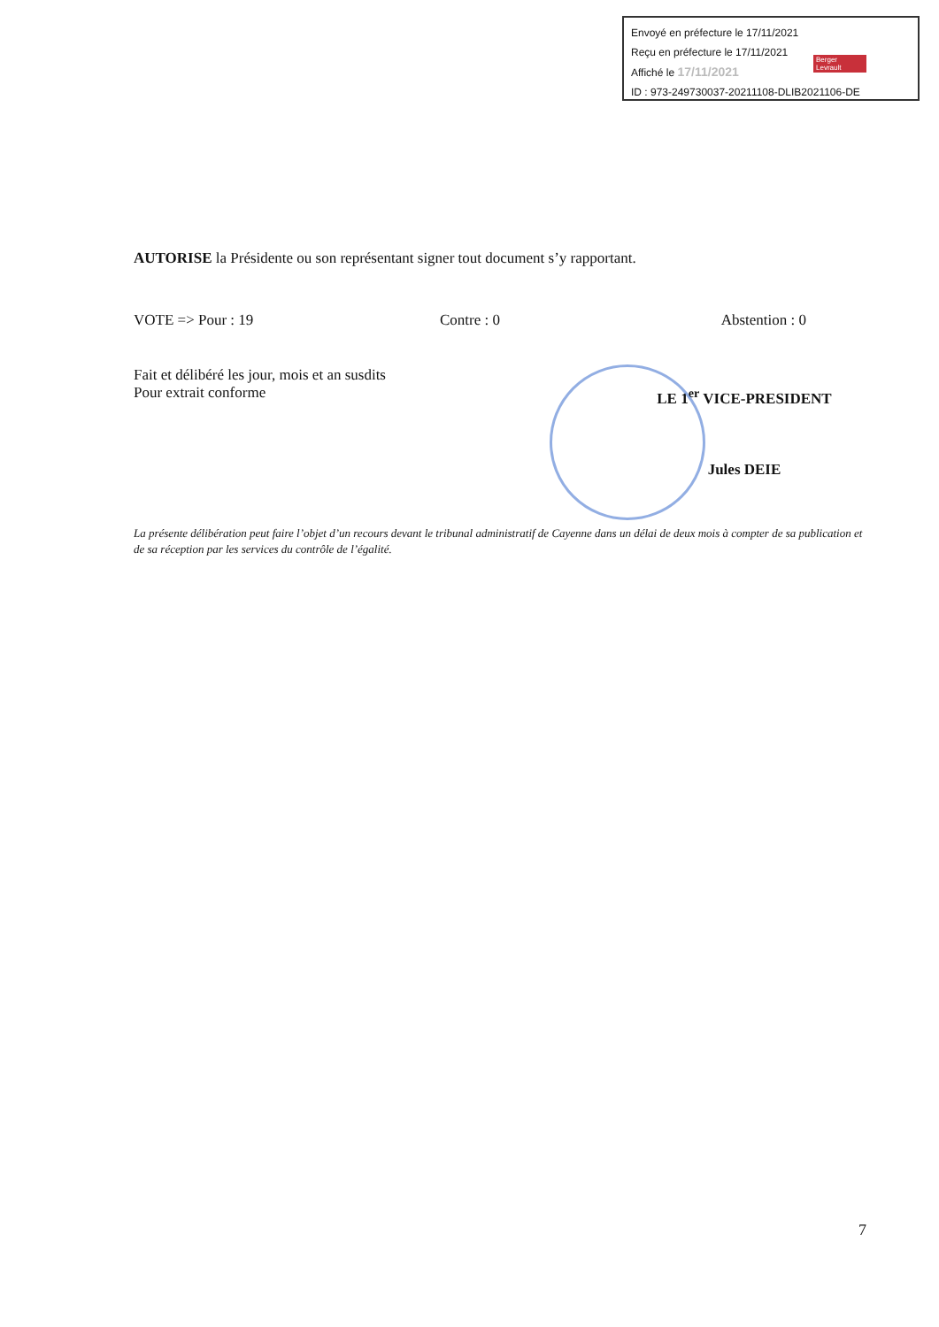Envoyé en préfecture le 17/11/2021
Reçu en préfecture le 17/11/2021
Affiché le 17/11/2021
ID : 973-249730037-20211108-DLIB2021106-DE
Berger Levrault
AUTORISE la Présidente ou son représentant signer tout document s’y rapportant.
VOTE => Pour : 19 Contre : 0 Abstention : 0
Fait et délibéré les jour, mois et an susdits
Pour extrait conforme
LE 1<sup>er</sup> VICE-PRESIDENT
Jules DEIE
La présente délibération peut faire l’objet d’un recours devant le tribunal administratif de Cayenne dans un délai de deux mois à compter de sa publication et de sa réception par les services du contrôle de l’égalité.
7